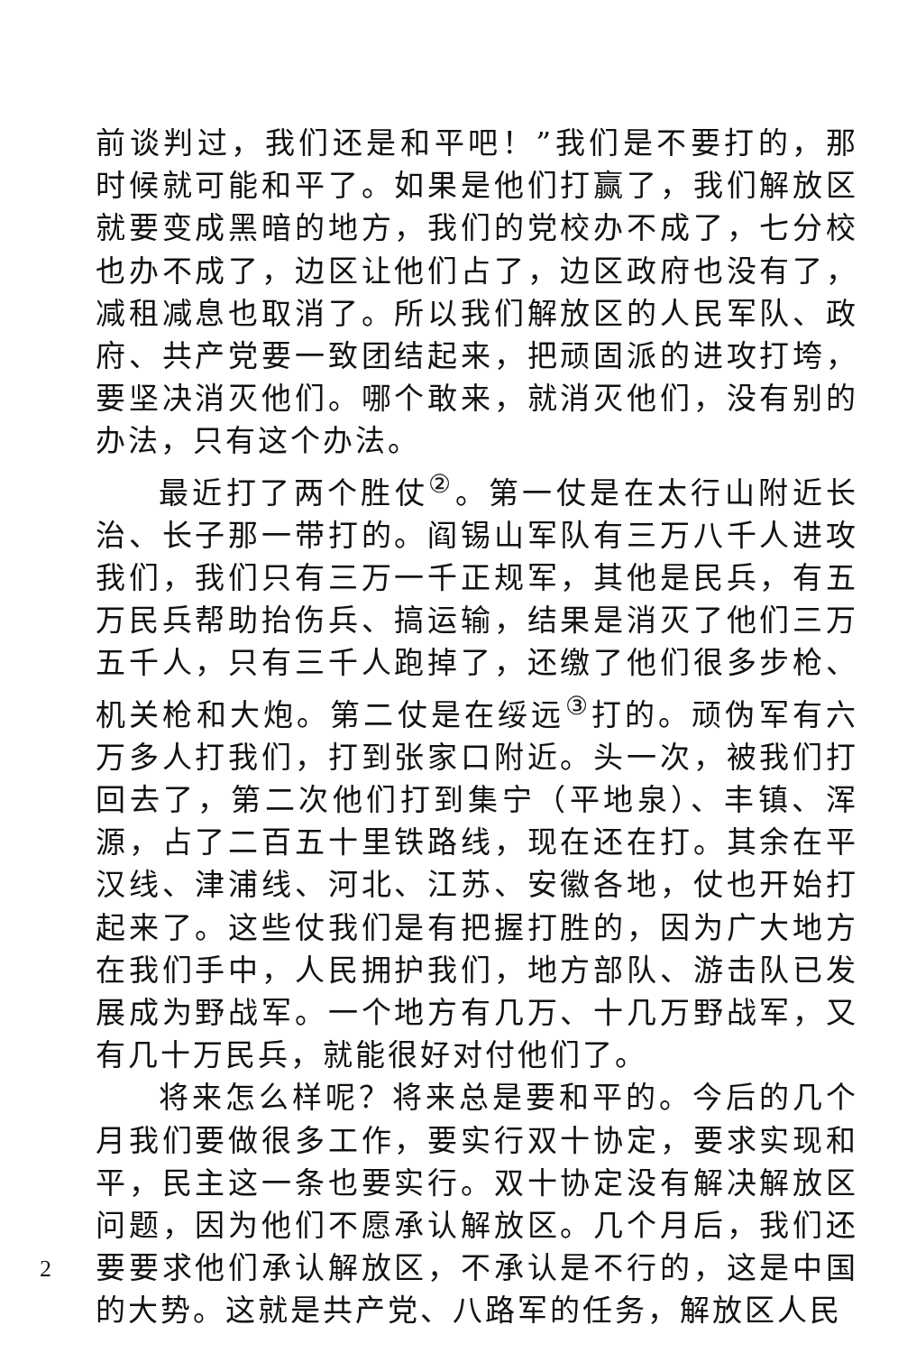前谈判过，我们还是和平吧！”我们是不要打的，那时候就可能和平了。如果是他们打赢了，我们解放区就要变成黑暗的地方，我们的党校办不成了，七分校也办不成了，边区让他们占了，边区政府也没有了，减租减息也取消了。所以我们解放区的人民军队、政府、共产党要一致团结起来，把顽固派的进攻打垮，要坚决消灭他们。哪个敢来，就消灭他们，没有别的办法，只有这个办法。
最近打了两个胜仗<sup>②</sup>。第一仗是在太行山附近长治、长子那一带打的。阎锡山军队有三万八千人进攻我们，我们只有三万一千正规军，其他是民兵，有五万民兵帮助抬伤兵、搞运输，结果是消灭了他们三万五千人，只有三千人跑掉了，还缴了他们很多步枪、机关枪和大炮。第二仗是在绥远<sup>③</sup>打的。顽伪军有六万多人打我们，打到张家口附近。头一次，被我们打回去了，第二次他们打到集宁（平地泉）、丰镇、浑源，占了二百五十里铁路线，现在还在打。其余在平汉线、津浦线、河北、江苏、安徽各地，仗也开始打起来了。这些仗我们是有把握打胜的，因为广大地方在我们手中，人民拥护我们，地方部队、游击队已发展成为野战军。一个地方有几万、十几万野战军，又有几十万民兵，就能很好对付他们了。
将来怎么样呢？将来总是要和平的。今后的几个月我们要做很多工作，要实行双十协定，要求实现和平，民主这一条也要实行。双十协定没有解决解放区问题，因为他们不愿承认解放区。几个月后，我们还要要求他们承认解放区，不承认是不行的，这是中国的大势。这就是共产党、八路军的任务，解放区人民
2